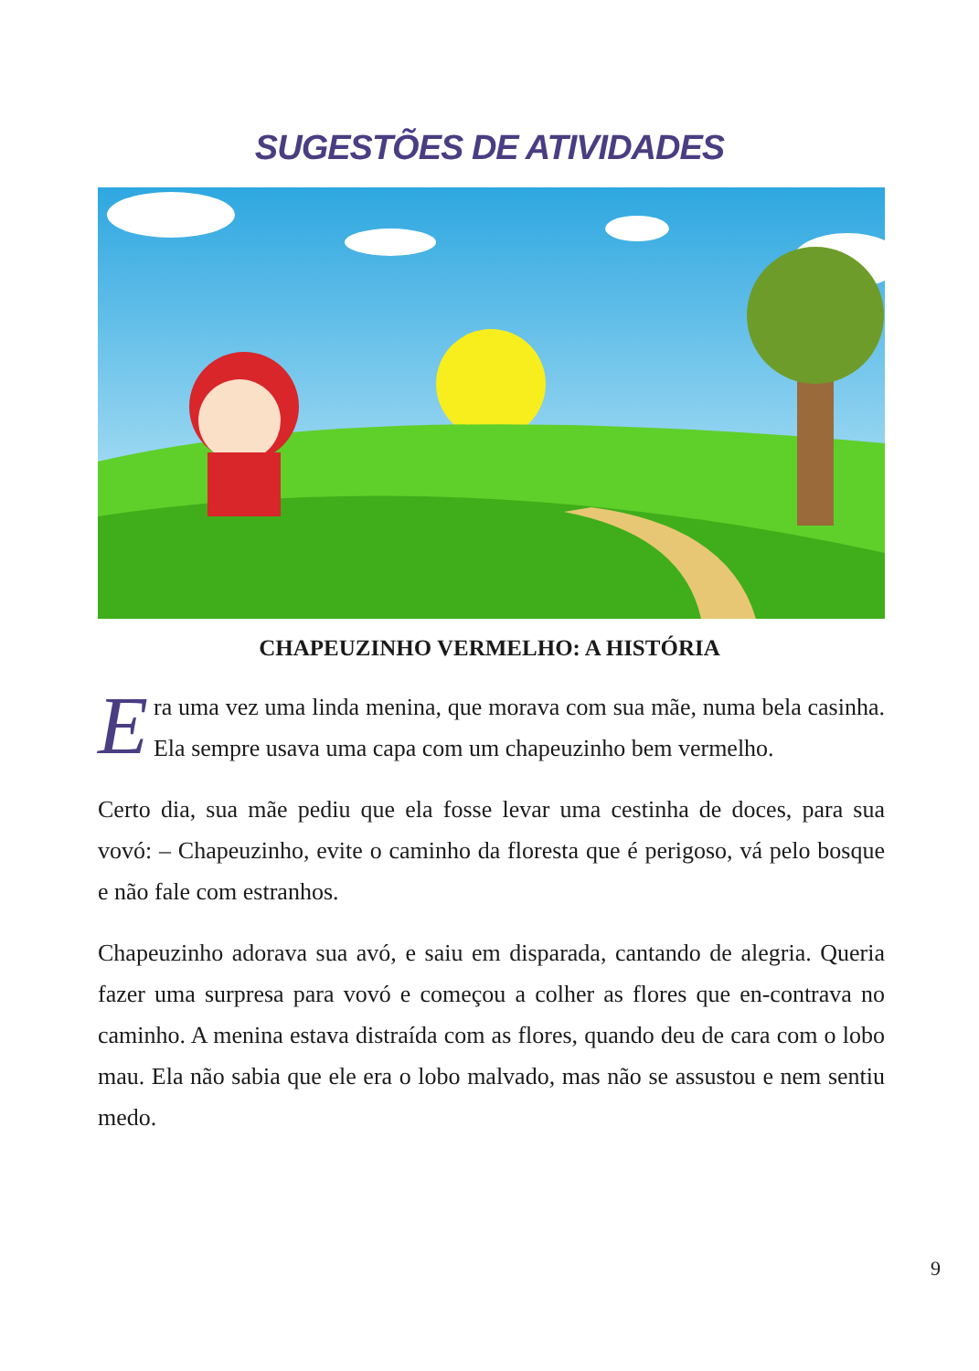SUGESTÕES DE ATIVIDADES
CHAPEUZINHO VERMELHO: A HISTÓRIA
Era uma vez uma linda menina, que morava com sua mãe, numa bela casinha. Ela sempre usava uma capa com um chapeuzinho bem vermelho.
Certo dia, sua mãe pediu que ela fosse levar uma cestinha de doces, para sua vovó: – Chapeuzinho, evite o caminho da floresta que é perigoso, vá pelo bosque e não fale com estranhos.
Chapeuzinho adorava sua avó, e saiu em disparada, cantando de alegria. Queria fazer uma surpresa para vovó e começou a colher as flores que en-contrava no caminho. A menina estava distraída com as flores, quando deu de cara com o lobo mau. Ela não sabia que ele era o lobo malvado, mas não se assustou e nem sentiu medo.
9